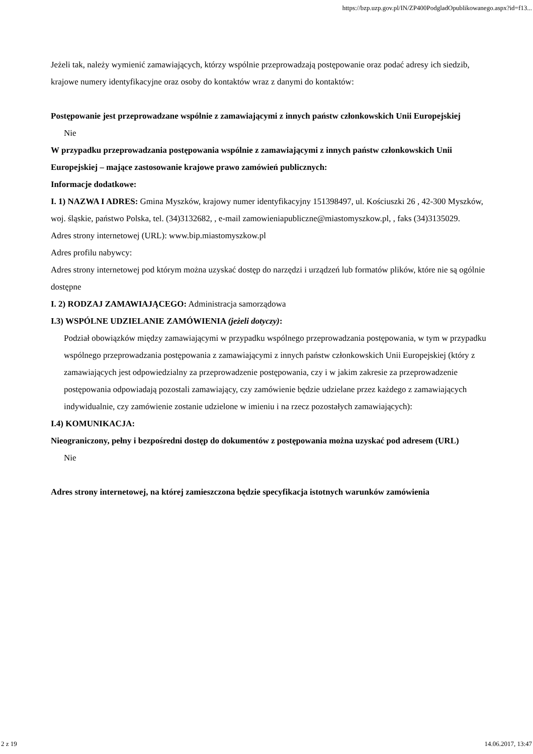https://bzp.uzp.gov.pl/IN/ZP400PodgladOpublikowanego.aspx?id=f13...
Jeżeli tak, należy wymienić zamawiających, którzy wspólnie przeprowadzają postępowanie oraz podać adresy ich siedzib, krajowe numery identyfikacyjne oraz osoby do kontaktów wraz z danymi do kontaktów:
Postępowanie jest przeprowadzane wspólnie z zamawiającymi z innych państw członkowskich Unii Europejskiej
Nie
W przypadku przeprowadzania postępowania wspólnie z zamawiającymi z innych państw członkowskich Unii Europejskiej – mające zastosowanie krajowe prawo zamówień publicznych:
Informacje dodatkowe:
I. 1) NAZWA I ADRES: Gmina Myszków, krajowy numer identyfikacyjny 151398497, ul. Kościuszki 26 , 42-300 Myszków, woj. śląskie, państwo Polska, tel. (34)3132682, , e-mail zamowieniapubliczne@miastomyszkow.pl, , faks (34)3135029.
Adres strony internetowej (URL): www.bip.miastomyszkow.pl
Adres profilu nabywcy:
Adres strony internetowej pod którym można uzyskać dostęp do narzędzi i urządzeń lub formatów plików, które nie są ogólnie dostępne
I. 2) RODZAJ ZAMAWIAJĄCEGO: Administracja samorządowa
I.3) WSPÓLNE UDZIELANIE ZAMÓWIENIA (jeżeli dotyczy):
Podział obowiązków między zamawiającymi w przypadku wspólnego przeprowadzania postępowania, w tym w przypadku wspólnego przeprowadzania postępowania z zamawiającymi z innych państw członkowskich Unii Europejskiej (który z zamawiających jest odpowiedzialny za przeprowadzenie postępowania, czy i w jakim zakresie za przeprowadzenie postępowania odpowiadają pozostali zamawiający, czy zamówienie będzie udzielane przez każdego z zamawiających indywidualnie, czy zamówienie zostanie udzielone w imieniu i na rzecz pozostałych zamawiających):
I.4) KOMUNIKACJA:
Nieograniczony, pełny i bezpośredni dostęp do dokumentów z postępowania można uzyskać pod adresem (URL)
Nie
Adres strony internetowej, na której zamieszczona będzie specyfikacja istotnych warunków zamówienia
2 z 19 14.06.2017, 13:47